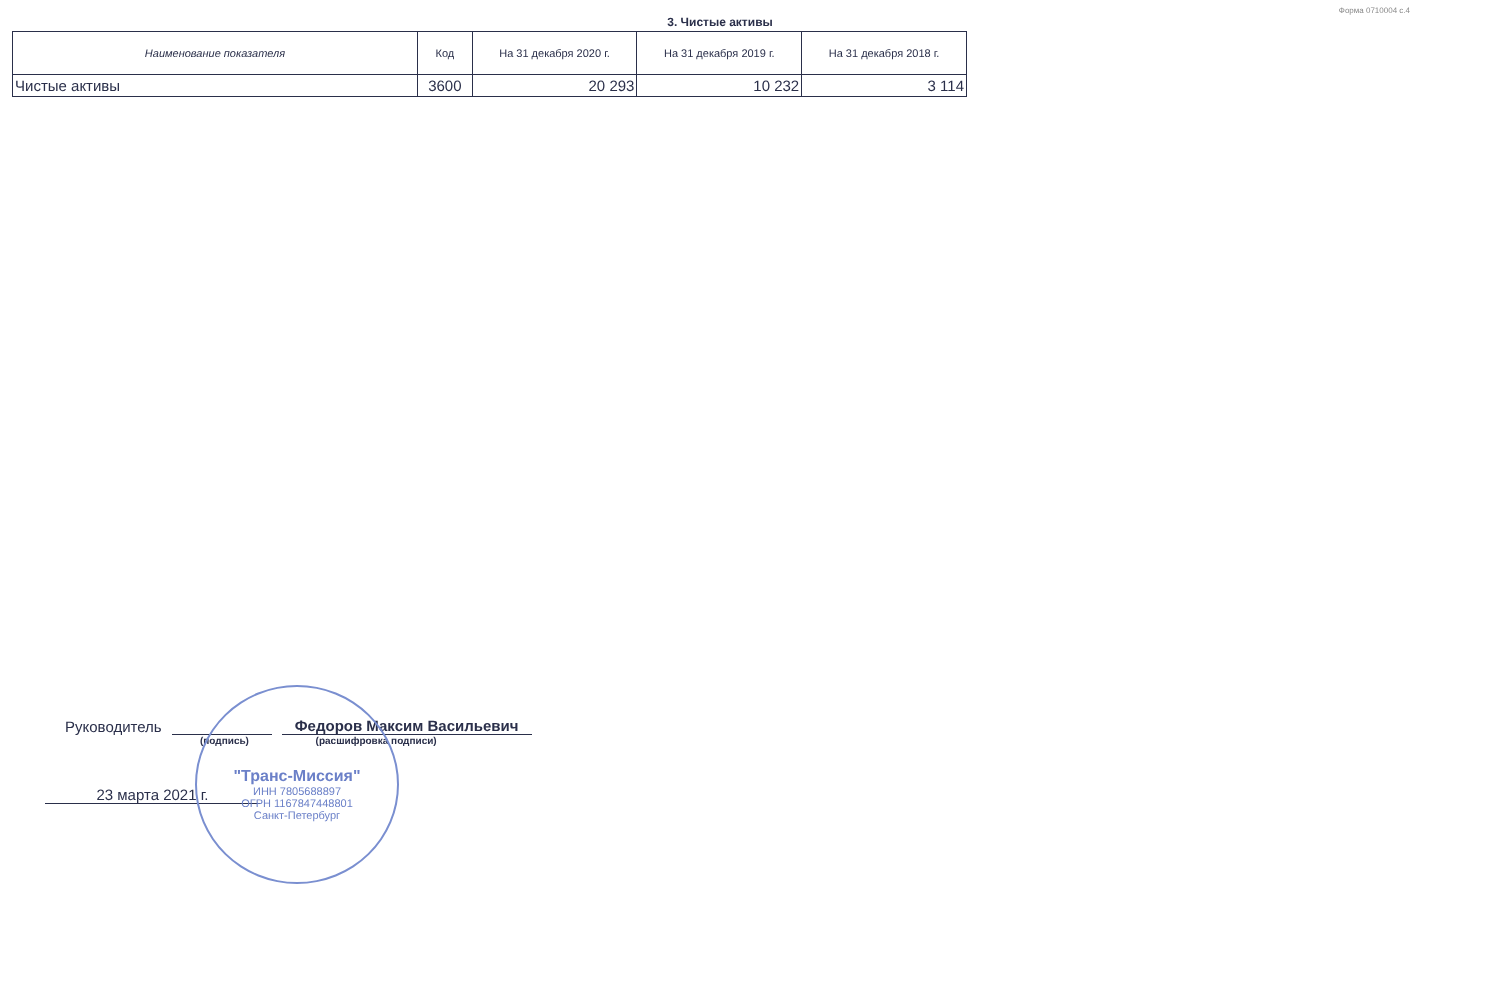Форма 0710004 с.4
3. Чистые активы
| Наименование показателя | Код | На 31 декабря 2020 г. | На 31 декабря 2019 г. | На 31 декабря 2018 г. |
| --- | --- | --- | --- | --- |
| Чистые активы | 3600 | 20 293 | 10 232 | 3 114 |
Руководитель Федоров Максим Васильевич
(подпись) (расшифровка подписи)
23 марта 2021 г.
"Транс-Миссия"
ИНН 7805688897
ОГРН 1167847448801
Санкт-Петербург